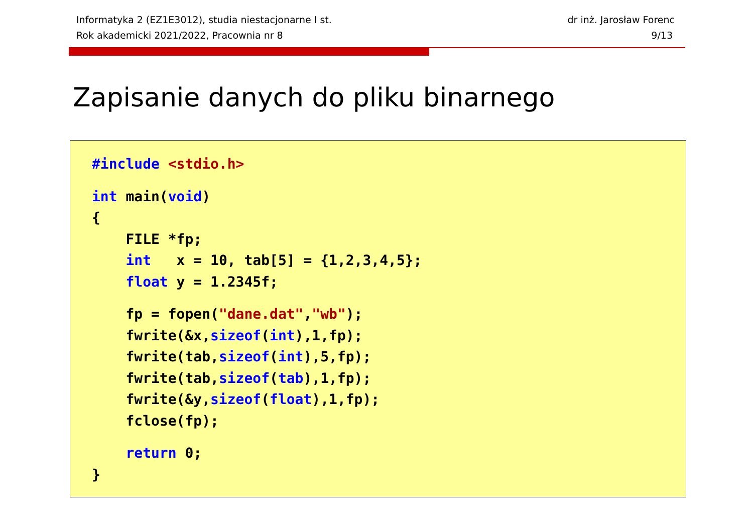Informatyka 2 (EZ1E3012), studia niestacjonarne I st.
Rok akademicki 2021/2022, Pracownia nr 8
dr inż. Jarosław Forenc
9/13
Zapisanie danych do pliku binarnego
#include <stdio.h>
int main(void) { FILE *fp; int x = 10, tab[5] = {1,2,3,4,5}; float y = 1.2345f;
fp = fopen("dane.dat","wb"); fwrite(&x,sizeof(int),1,fp); fwrite(tab,sizeof(int),5,fp); fwrite(tab,sizeof(tab),1,fp); fwrite(&y,sizeof(float),1,fp); fclose(fp);
return 0; }